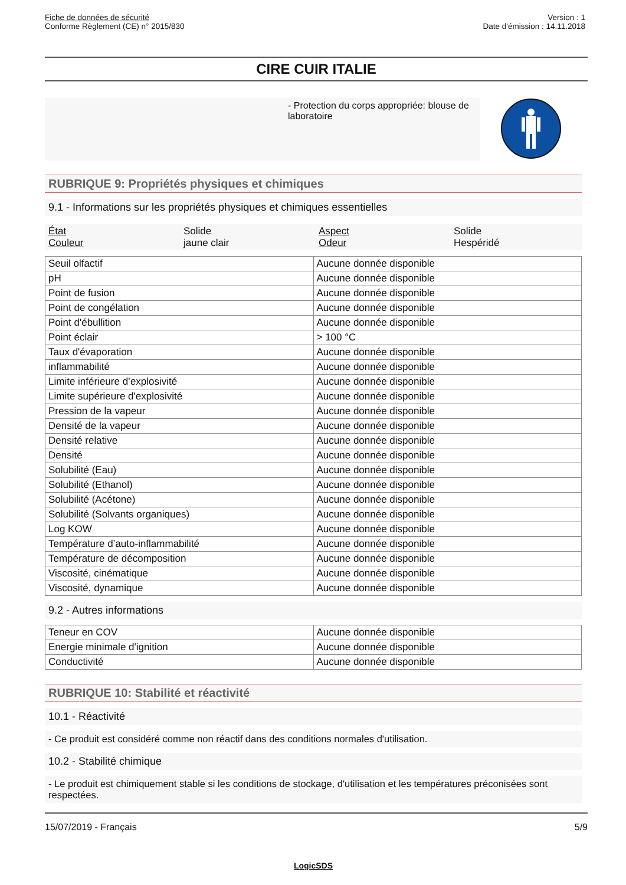Fiche de données de sécurité
Conforme Règlement (CE) n° 2015/830
Version : 1
Date d'émission : 14.11.2018
CIRE CUIR ITALIE
- Protection du corps appropriée: blouse de laboratoire
RUBRIQUE 9: Propriétés physiques et chimiques
9.1 - Informations sur les propriétés physiques et chimiques essentielles
État Solide Aspect Solide Couleur jaune clair Odeur Hespéridé
| Seuil olfactif | Aucune donnée disponible |
| pH | Aucune donnée disponible |
| Point de fusion | Aucune donnée disponible |
| Point de congélation | Aucune donnée disponible |
| Point d'ébullition | Aucune donnée disponible |
| Point éclair | > 100 °C |
| Taux d'évaporation | Aucune donnée disponible |
| inflammabilité | Aucune donnée disponible |
| Limite inférieure d’explosivité | Aucune donnée disponible |
| Limite supérieure d'explosivité | Aucune donnée disponible |
| Pression de la vapeur | Aucune donnée disponible |
| Densité de la vapeur | Aucune donnée disponible |
| Densité relative | Aucune donnée disponible |
| Densité | Aucune donnée disponible |
| Solubilité (Eau) | Aucune donnée disponible |
| Solubilité (Ethanol) | Aucune donnée disponible |
| Solubilité (Acétone) | Aucune donnée disponible |
| Solubilité (Solvants organiques) | Aucune donnée disponible |
| Log KOW | Aucune donnée disponible |
| Température d’auto-inflammabilité | Aucune donnée disponible |
| Température de décomposition | Aucune donnée disponible |
| Viscosité, cinématique | Aucune donnée disponible |
| Viscosité, dynamique | Aucune donnée disponible |
9.2 - Autres informations
| Teneur en COV | Aucune donnée disponible |
| Energie minimale d'ignition | Aucune donnée disponible |
| Conductivité | Aucune donnée disponible |
RUBRIQUE 10: Stabilité et réactivité
10.1 - Réactivité
- Ce produit est considéré comme non réactif dans des conditions normales d'utilisation.
10.2 - Stabilité chimique
- Le produit est chimiquement stable si les conditions de stockage, d'utilisation et les températures préconisées sont respectées.
15/07/2019 - Français 5/9
LogicSDS